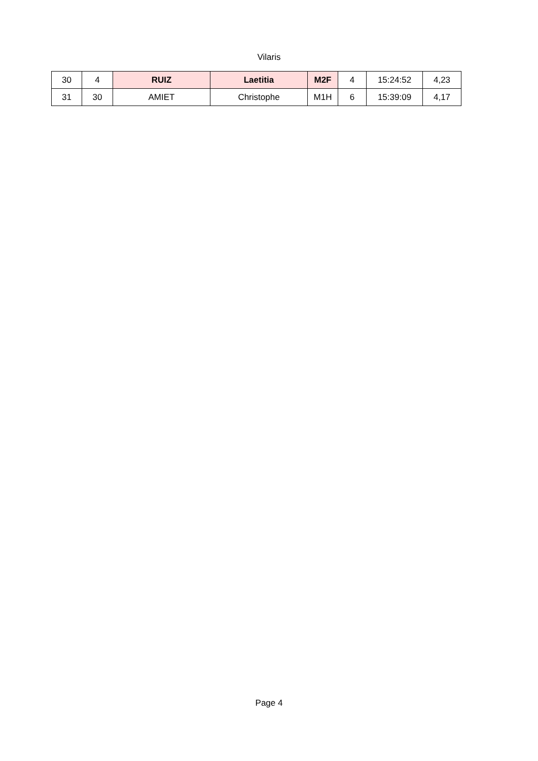Vilaris
| 30 | 4 | RUIZ | Laetitia | M2F | 4 | 15:24:52 | 4,23 |
| 31 | 30 | AMIET | Christophe | M1H | 6 | 15:39:09 | 4,17 |
Page 4